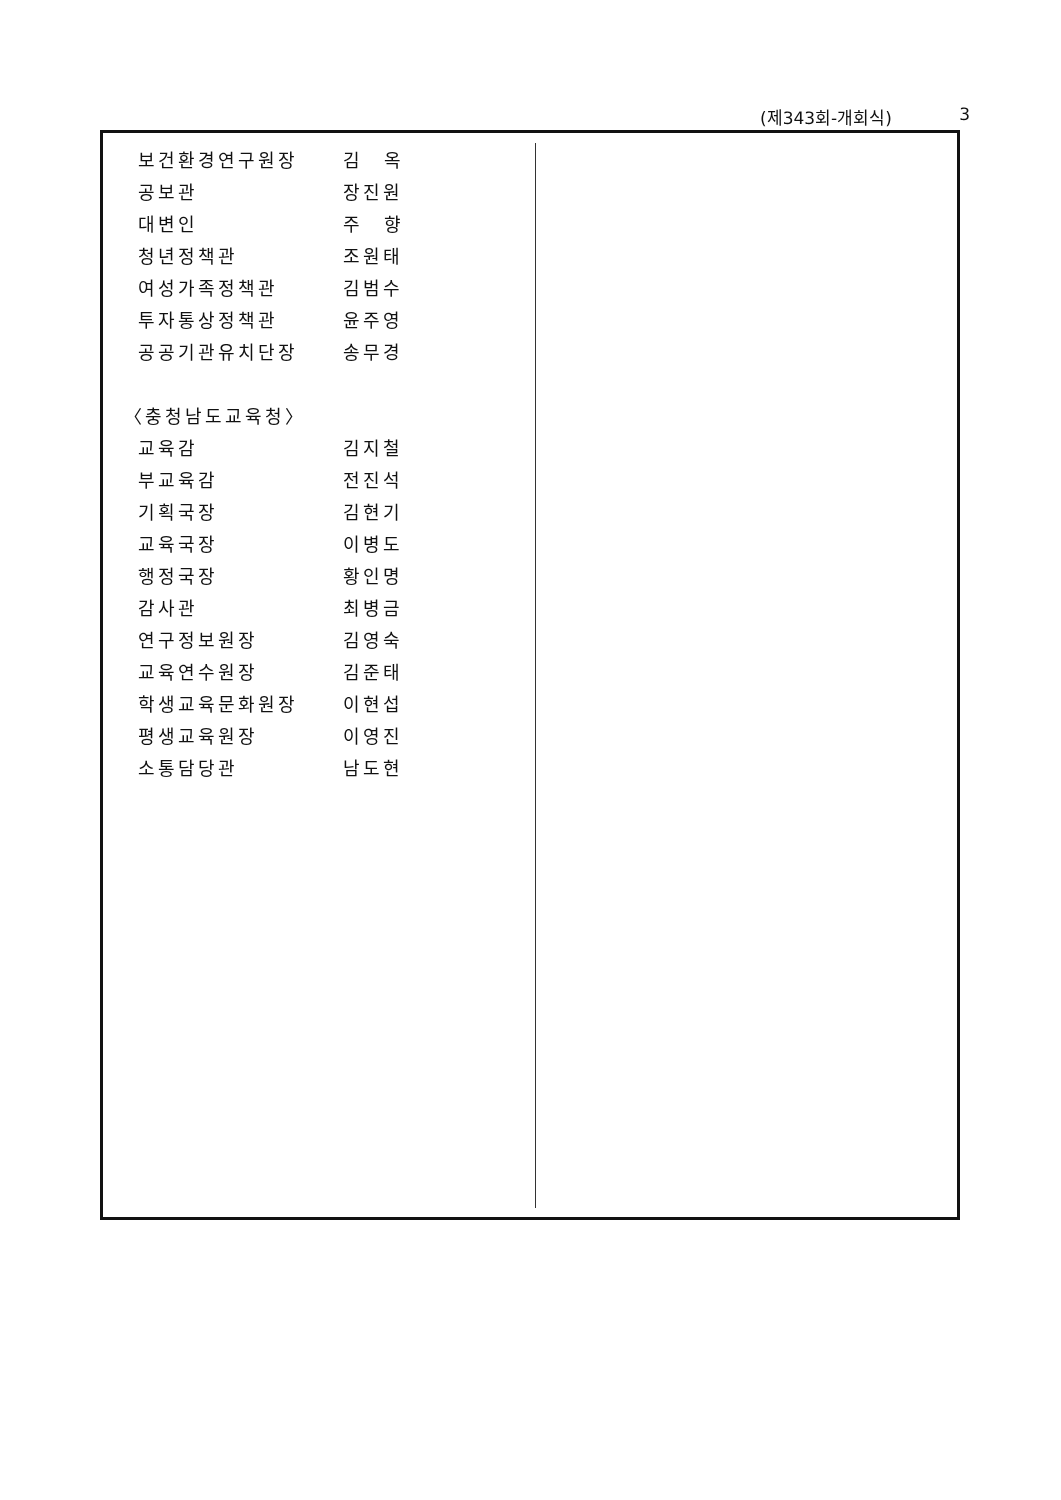(제343회-개회식) 3
| 보건환경연구원장 | 김 옥 |
| 공보관 | 장진원 |
| 대변인 | 주 향 |
| 청년정책관 | 조원태 |
| 여성가족정책관 | 김범수 |
| 투자통상정책관 | 윤주영 |
| 공공기관유치단장 | 송무경 |
| 〈충청남도교육청〉 | |
| 교육감 | 김지철 |
| 부교육감 | 전진석 |
| 기획국장 | 김현기 |
| 교육국장 | 이병도 |
| 행정국장 | 황인명 |
| 감사관 | 최병금 |
| 연구정보원장 | 김영숙 |
| 교육연수원장 | 김준태 |
| 학생교육문화원장 | 이현섭 |
| 평생교육원장 | 이영진 |
| 소통담당관 | 남도현 |